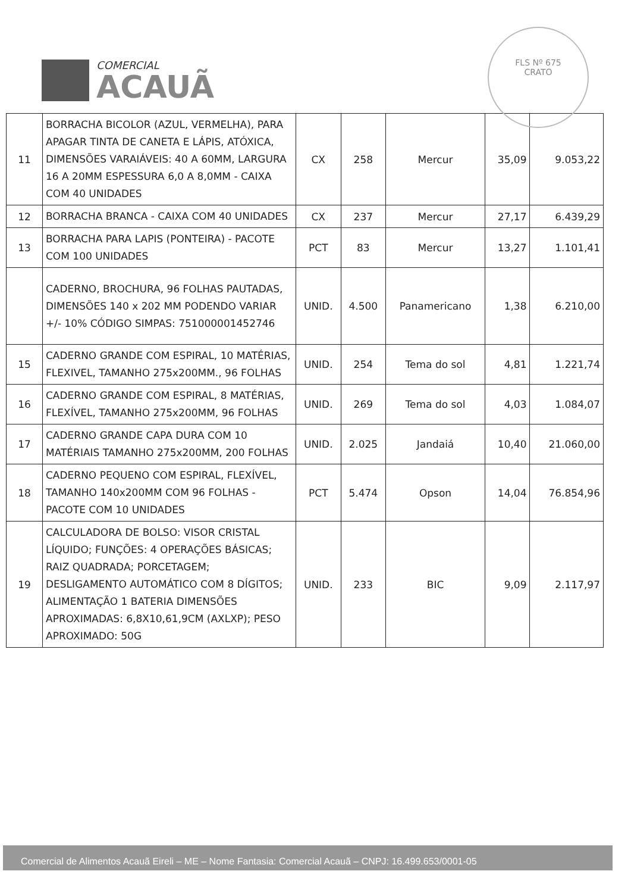COMERCIAL
ACAUÃ
FLS Nº 675
CRATO
| 11 | BORRACHA BICOLOR (AZUL, VERMELHA), PARA APAGAR TINTA DE CANETA E LÁPIS, ATÓXICA, DIMENSÕES VARAIÁVEIS: 40 A 60MM, LARGURA 16 A 20MM ESPESSURA 6,0 A 8,0MM - CAIXA COM 40 UNIDADES | CX | 258 | Mercur | 35,09 | 9.053,22 |
| 12 | BORRACHA BRANCA - CAIXA COM 40 UNIDADES | CX | 237 | Mercur | 27,17 | 6.439,29 |
| 13 | BORRACHA PARA LAPIS (PONTEIRA) - PACOTE COM 100 UNIDADES | PCT | 83 | Mercur | 13,27 | 1.101,41 |
| | CADERNO, BROCHURA, 96 FOLHAS PAUTADAS, DIMENSÕES 140 x 202 MM PODENDO VARIAR +/- 10% CÓDIGO SIMPAS: 751000001452746 | UNID. | 4.500 | Panamericano | 1,38 | 6.210,00 |
| 15 | CADERNO GRANDE COM ESPIRAL, 10 MATÉRIAS, FLEXIVEL, TAMANHO 275x200MM., 96 FOLHAS | UNID. | 254 | Tema do sol | 4,81 | 1.221,74 |
| 16 | CADERNO GRANDE COM ESPIRAL, 8 MATÉRIAS, FLEXÍVEL, TAMANHO 275x200MM, 96 FOLHAS | UNID. | 269 | Tema do sol | 4,03 | 1.084,07 |
| 17 | CADERNO GRANDE CAPA DURA COM 10 MATÉRIAIS TAMANHO 275x200MM, 200 FOLHAS | UNID. | 2.025 | Jandaiá | 10,40 | 21.060,00 |
| 18 | CADERNO PEQUENO COM ESPIRAL, FLEXÍVEL, TAMANHO 140x200MM COM 96 FOLHAS - PACOTE COM 10 UNIDADES | PCT | 5.474 | Opson | 14,04 | 76.854,96 |
| 19 | CALCULADORA DE BOLSO: VISOR CRISTAL LÍQUIDO; FUNÇÕES: 4 OPERAÇÕES BÁSICAS; RAIZ QUADRADA; PORCETAGEM; DESLIGAMENTO AUTOMÁTICO COM 8 DÍGITOS; ALIMENTAÇÃO 1 BATERIA DIMENSÕES APROXIMADAS: 6,8X10,61,9CM (AXLXP); PESO APROXIMADO: 50G | UNID. | 233 | BIC | 9,09 | 2.117,97 |
Comercial de Alimentos Acauã Eireli – ME – Nome Fantasia: Comercial Acauã – CNPJ: 16.499.653/0001-05